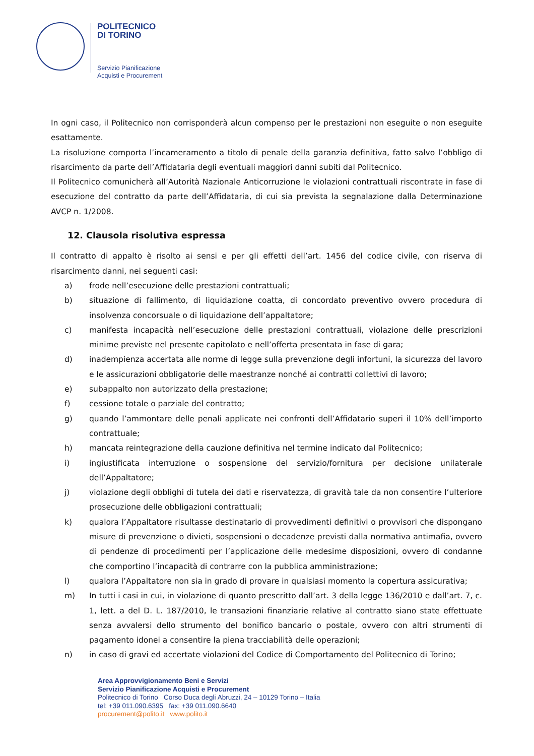POLITECNICO
DI TORINO
Servizio Pianificazione
Acquisti e Procurement
In ogni caso, il Politecnico non corrisponderà alcun compenso per le prestazioni non eseguite o non eseguite esattamente.
La risoluzione comporta l’incameramento a titolo di penale della garanzia definitiva, fatto salvo l’obbligo di risarcimento da parte dell’Affidataria degli eventuali maggiori danni subiti dal Politecnico.
Il Politecnico comunicherà all’Autorità Nazionale Anticorruzione le violazioni contrattuali riscontrate in fase di esecuzione del contratto da parte dell’Affidataria, di cui sia prevista la segnalazione dalla Determinazione AVCP n. 1/2008.
12. Clausola risolutiva espressa
Il contratto di appalto è risolto ai sensi e per gli effetti dell’art. 1456 del codice civile, con riserva di risarcimento danni, nei seguenti casi:
a) frode nell’esecuzione delle prestazioni contrattuali;
b) situazione di fallimento, di liquidazione coatta, di concordato preventivo ovvero procedura di insolvenza concorsuale o di liquidazione dell’appaltatore;
c) manifesta incapacità nell’esecuzione delle prestazioni contrattuali, violazione delle prescrizioni minime previste nel presente capitolato e nell’offerta presentata in fase di gara;
d) inadempienza accertata alle norme di legge sulla prevenzione degli infortuni, la sicurezza del lavoro e le assicurazioni obbligatorie delle maestranze nonché ai contratti collettivi di lavoro;
e) subappalto non autorizzato della prestazione;
f) cessione totale o parziale del contratto;
g) quando l’ammontare delle penali applicate nei confronti dell’Affidatario superi il 10% dell’importo contrattuale;
h) mancata reintegrazione della cauzione definitiva nel termine indicato dal Politecnico;
i) ingiustificata interruzione o sospensione del servizio/fornitura per decisione unilaterale dell’Appaltatore;
j) violazione degli obblighi di tutela dei dati e riservatezza, di gravità tale da non consentire l’ulteriore prosecuzione delle obbligazioni contrattuali;
k) qualora l’Appaltatore risultasse destinatario di provvedimenti definitivi o provvisori che dispongano misure di prevenzione o divieti, sospensioni o decadenze previsti dalla normativa antimafia, ovvero di pendenze di procedimenti per l’applicazione delle medesime disposizioni, ovvero di condanne che comportino l’incapacità di contrarre con la pubblica amministrazione;
l) qualora l’Appaltatore non sia in grado di provare in qualsiasi momento la copertura assicurativa;
m) In tutti i casi in cui, in violazione di quanto prescritto dall’art. 3 della legge 136/2010 e dall’art. 7, c. 1, lett. a del D. L. 187/2010, le transazioni finanziarie relative al contratto siano state effettuate senza avvalersi dello strumento del bonifico bancario o postale, ovvero con altri strumenti di pagamento idonei a consentire la piena tracciabilità delle operazioni;
n) in caso di gravi ed accertate violazioni del Codice di Comportamento del Politecnico di Torino;
Area Approvvigionamento Beni e Servizi
Servizio Pianificazione Acquisti e Procurement
Politecnico di Torino Corso Duca degli Abruzzi, 24 – 10129 Torino – Italia
tel: +39 011.090.6395 fax: +39 011.090.6640
procurement@polito.it www.polito.it